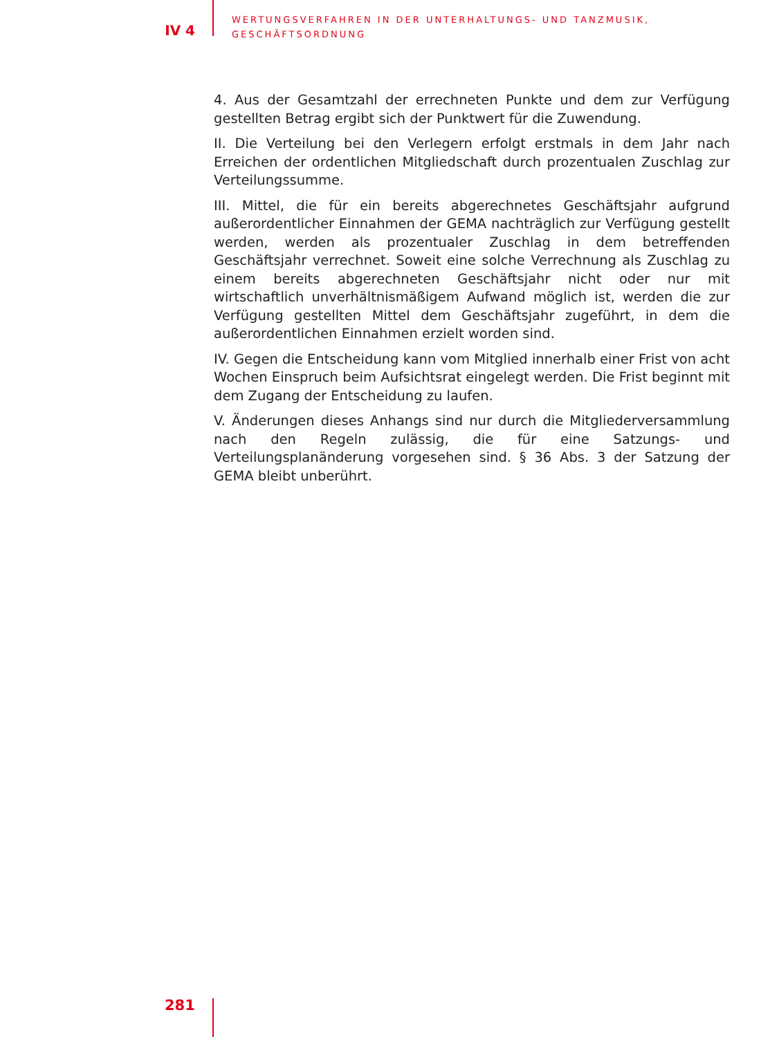IV 4
WERTUNGSVERFAHREN IN DER UNTERHALTUNGS- UND TANZMUSIK,
GESCHÄFTSORDNUNG
4. Aus der Gesamtzahl der errechneten Punkte und dem zur Verfügung gestellten Betrag ergibt sich der Punktwert für die Zuwendung.
II. Die Verteilung bei den Verlegern erfolgt erstmals in dem Jahr nach Erreichen der ordentlichen Mitgliedschaft durch prozentualen Zuschlag zur Verteilungssumme.
III. Mittel, die für ein bereits abgerechnetes Geschäftsjahr aufgrund außerordentlicher Einnahmen der GEMA nachträglich zur Verfügung gestellt werden, werden als prozentualer Zuschlag in dem betreffenden Geschäftsjahr verrechnet. Soweit eine solche Verrechnung als Zuschlag zu einem bereits abgerechneten Geschäftsjahr nicht oder nur mit wirtschaftlich unverhältnismäßigem Aufwand möglich ist, werden die zur Verfügung gestellten Mittel dem Geschäftsjahr zugeführt, in dem die außerordentlichen Einnahmen erzielt worden sind.
IV. Gegen die Entscheidung kann vom Mitglied innerhalb einer Frist von acht Wochen Einspruch beim Aufsichtsrat eingelegt werden. Die Frist beginnt mit dem Zugang der Entscheidung zu laufen.
V. Änderungen dieses Anhangs sind nur durch die Mitgliederversammlung nach den Regeln zulässig, die für eine Satzungs- und Verteilungsplanänderung vorgesehen sind. § 36 Abs. 3 der Satzung der GEMA bleibt unberührt.
281